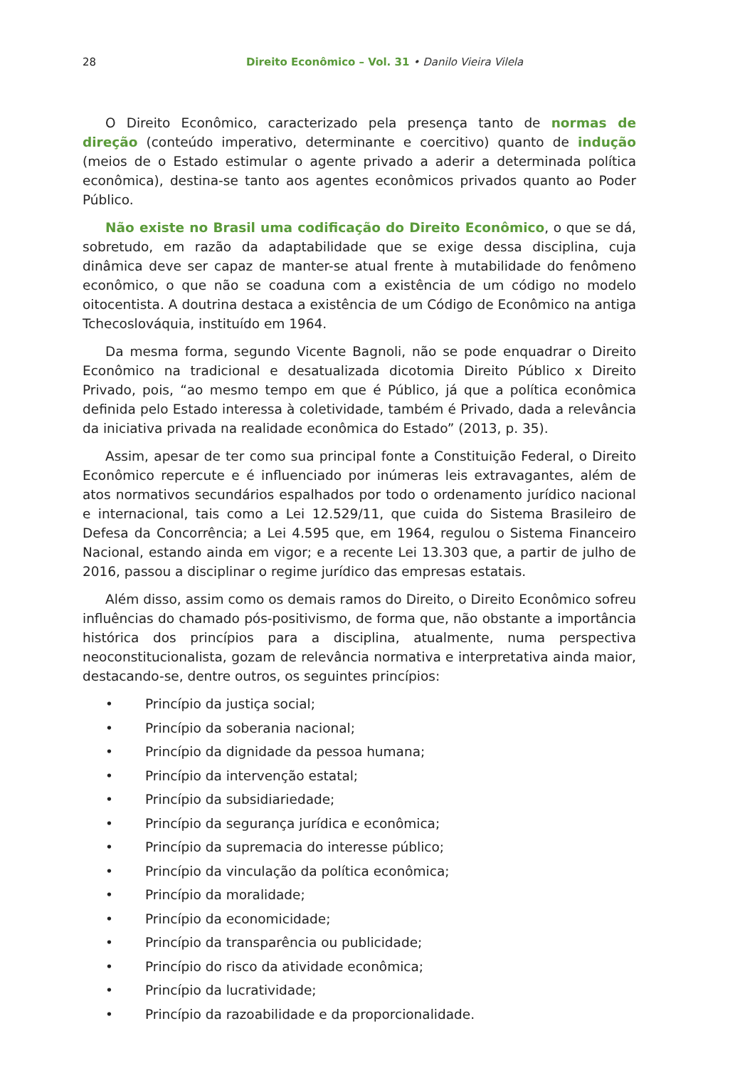28 Direito Econômico – Vol. 31 • Danilo Vieira Vilela
O Direito Econômico, caracterizado pela presença tanto de normas de direção (conteúdo imperativo, determinante e coercitivo) quanto de indução (meios de o Estado estimular o agente privado a aderir a determinada política econômica), destina-se tanto aos agentes econômicos privados quanto ao Poder Público.
Não existe no Brasil uma codificação do Direito Econômico, o que se dá, sobretudo, em razão da adaptabilidade que se exige dessa disciplina, cuja dinâmica deve ser capaz de manter-se atual frente à mutabilidade do fenômeno econômico, o que não se coaduna com a existência de um código no modelo oitocentista. A doutrina destaca a existência de um Código de Econômico na antiga Tchecoslováquia, instituído em 1964.
Da mesma forma, segundo Vicente Bagnoli, não se pode enquadrar o Direito Econômico na tradicional e desatualizada dicotomia Direito Público x Direito Privado, pois, “ao mesmo tempo em que é Público, já que a política econômica definida pelo Estado interessa à coletividade, também é Privado, dada a relevância da iniciativa privada na realidade econômica do Estado” (2013, p. 35).
Assim, apesar de ter como sua principal fonte a Constituição Federal, o Direito Econômico repercute e é influenciado por inúmeras leis extravagantes, além de atos normativos secundários espalhados por todo o ordenamento jurídico nacional e internacional, tais como a Lei 12.529/11, que cuida do Sistema Brasileiro de Defesa da Concorrência; a Lei 4.595 que, em 1964, regulou o Sistema Financeiro Nacional, estando ainda em vigor; e a recente Lei 13.303 que, a partir de julho de 2016, passou a disciplinar o regime jurídico das empresas estatais.
Além disso, assim como os demais ramos do Direito, o Direito Econômico sofreu influências do chamado pós-positivismo, de forma que, não obstante a importância histórica dos princípios para a disciplina, atualmente, numa perspectiva neoconstitucionalista, gozam de relevância normativa e interpretativa ainda maior, destacando-se, dentre outros, os seguintes princípios:
• Princípio da justiça social;
• Princípio da soberania nacional;
• Princípio da dignidade da pessoa humana;
• Princípio da intervenção estatal;
• Princípio da subsidiariedade;
• Princípio da segurança jurídica e econômica;
• Princípio da supremacia do interesse público;
• Princípio da vinculação da política econômica;
• Princípio da moralidade;
• Princípio da economicidade;
• Princípio da transparência ou publicidade;
• Princípio do risco da atividade econômica;
• Princípio da lucratividade;
• Princípio da razoabilidade e da proporcionalidade.